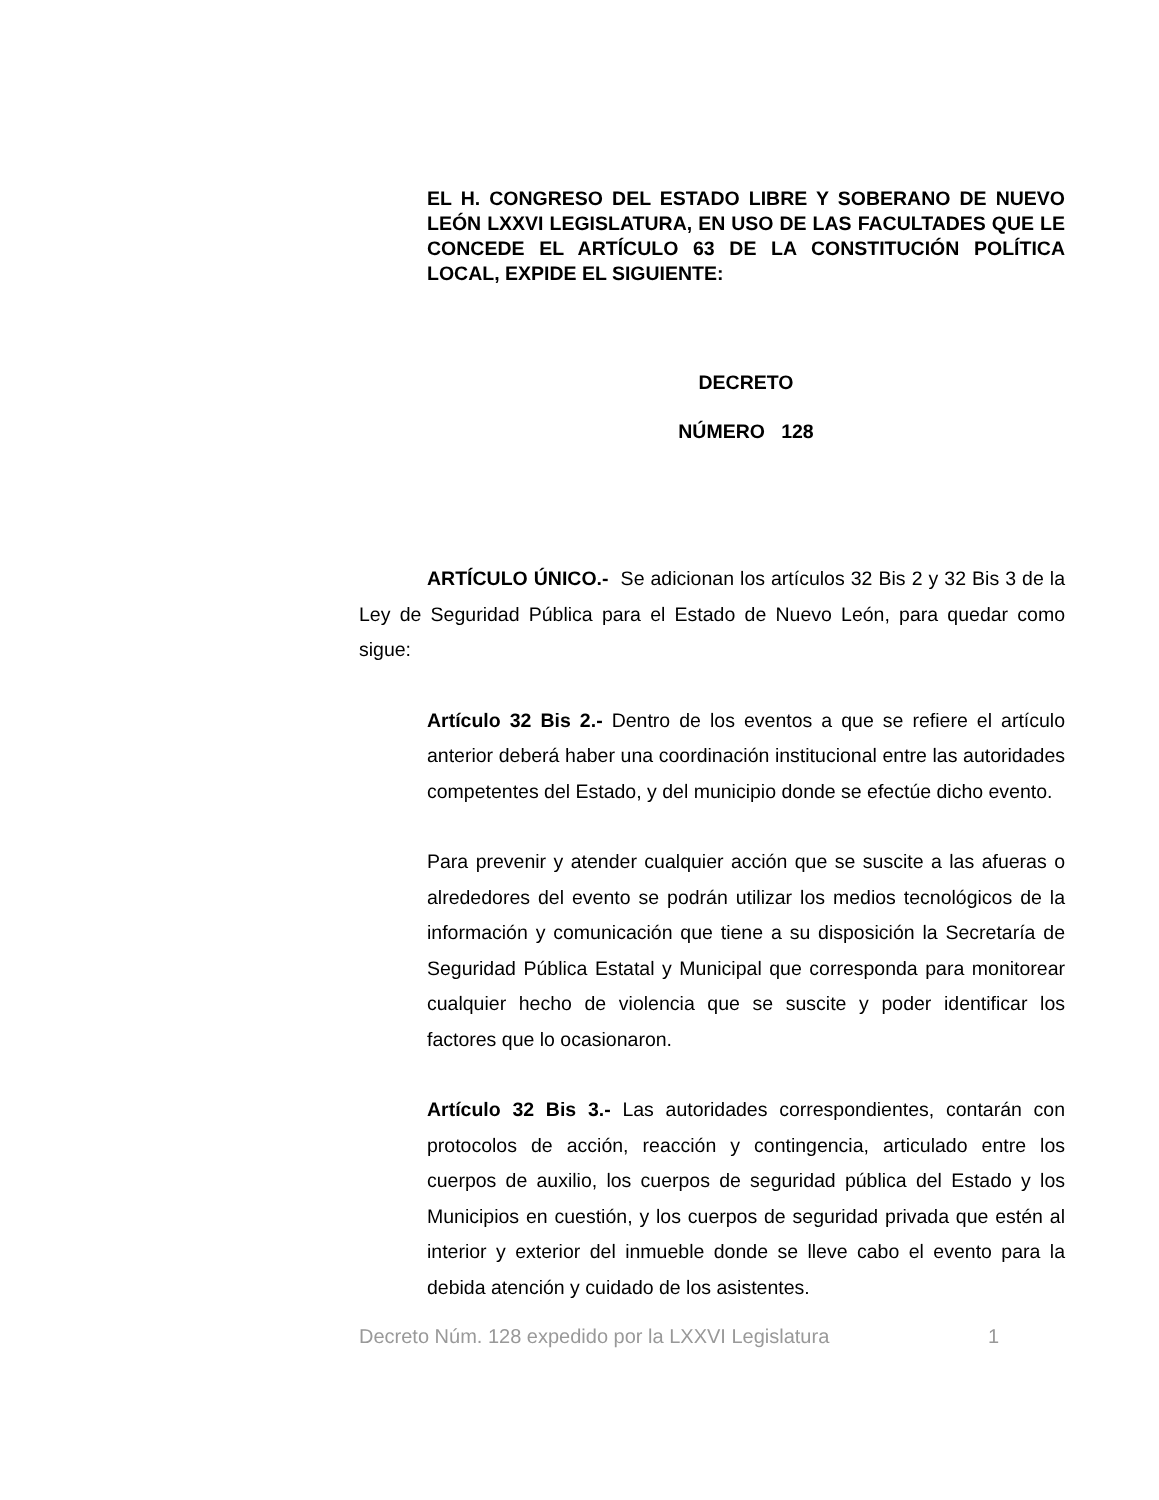EL H. CONGRESO DEL ESTADO LIBRE Y SOBERANO DE NUEVO LEÓN LXXVI LEGISLATURA, EN USO DE LAS FACULTADES QUE LE CONCEDE EL ARTÍCULO 63 DE LA CONSTITUCIÓN POLÍTICA LOCAL, EXPIDE EL SIGUIENTE:
DECRETO
NÚMERO 128
ARTÍCULO ÚNICO.- Se adicionan los artículos 32 Bis 2 y 32 Bis 3 de la Ley de Seguridad Pública para el Estado de Nuevo León, para quedar como sigue:
Artículo 32 Bis 2.- Dentro de los eventos a que se refiere el artículo anterior deberá haber una coordinación institucional entre las autoridades competentes del Estado, y del municipio donde se efectúe dicho evento.
Para prevenir y atender cualquier acción que se suscite a las afueras o alrededores del evento se podrán utilizar los medios tecnológicos de la información y comunicación que tiene a su disposición la Secretaría de Seguridad Pública Estatal y Municipal que corresponda para monitorear cualquier hecho de violencia que se suscite y poder identificar los factores que lo ocasionaron.
Artículo 32 Bis 3.- Las autoridades correspondientes, contarán con protocolos de acción, reacción y contingencia, articulado entre los cuerpos de auxilio, los cuerpos de seguridad pública del Estado y los Municipios en cuestión, y los cuerpos de seguridad privada que estén al interior y exterior del inmueble donde se lleve cabo el evento para la debida atención y cuidado de los asistentes.
Decreto Núm. 128 expedido por la LXXVI Legislatura 1